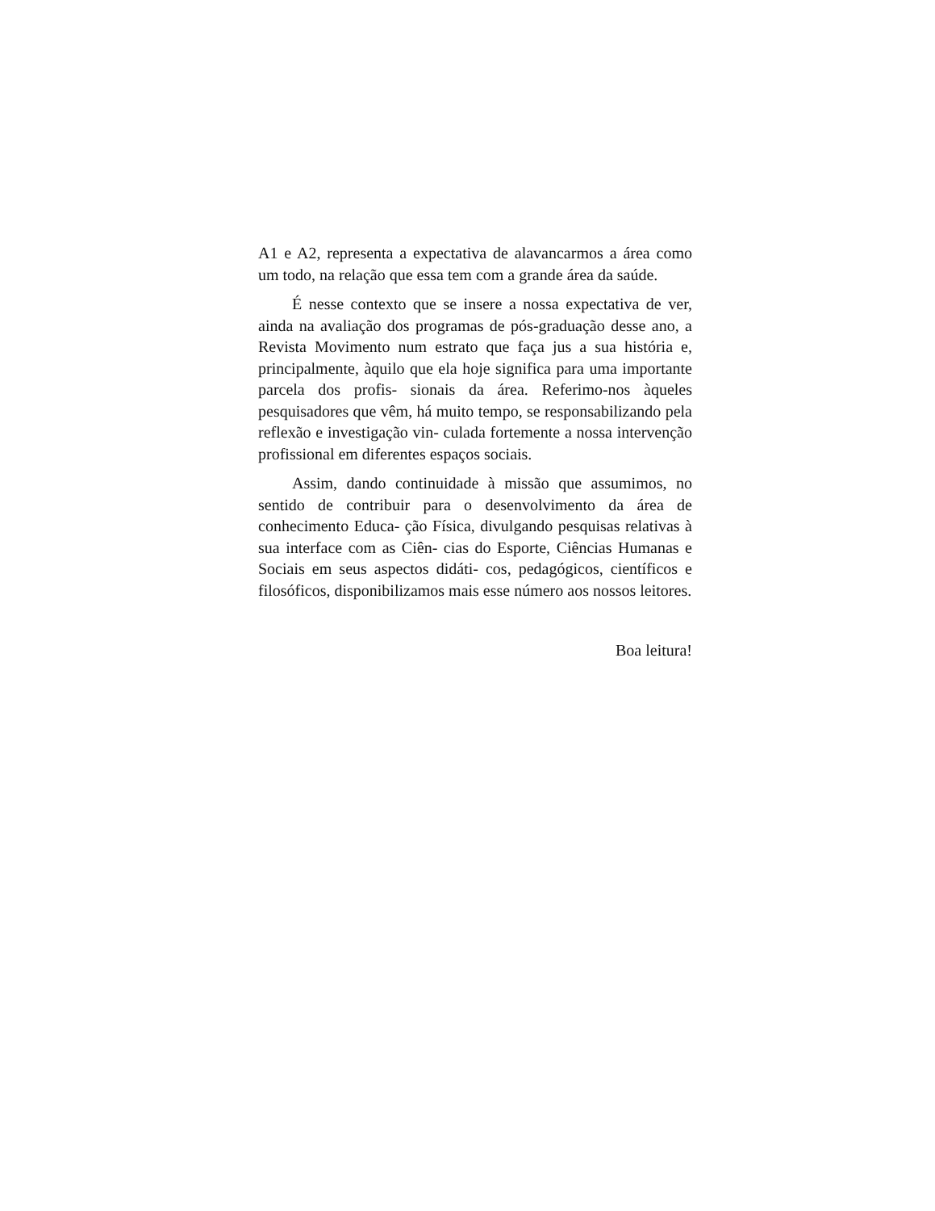A1 e A2, representa a expectativa de alavancarmos a área como um todo, na relação que essa tem com a grande área da saúde.
É nesse contexto que se insere a nossa expectativa de ver, ainda na avaliação dos programas de pós-graduação desse ano, a Revista Movimento num estrato que faça jus a sua história e, principalmente, àquilo que ela hoje significa para uma importante parcela dos profis- sionais da área. Referimo-nos àqueles pesquisadores que vêm, há muito tempo, se responsabilizando pela reflexão e investigação vin- culada fortemente a nossa intervenção profissional em diferentes espaços sociais.
Assim, dando continuidade à missão que assumimos, no sentido de contribuir para o desenvolvimento da área de conhecimento Educa- ção Física, divulgando pesquisas relativas à sua interface com as Ciên- cias do Esporte, Ciências Humanas e Sociais em seus aspectos didáti- cos, pedagógicos, científicos e filosóficos, disponibilizamos mais esse número aos nossos leitores.
Boa leitura!